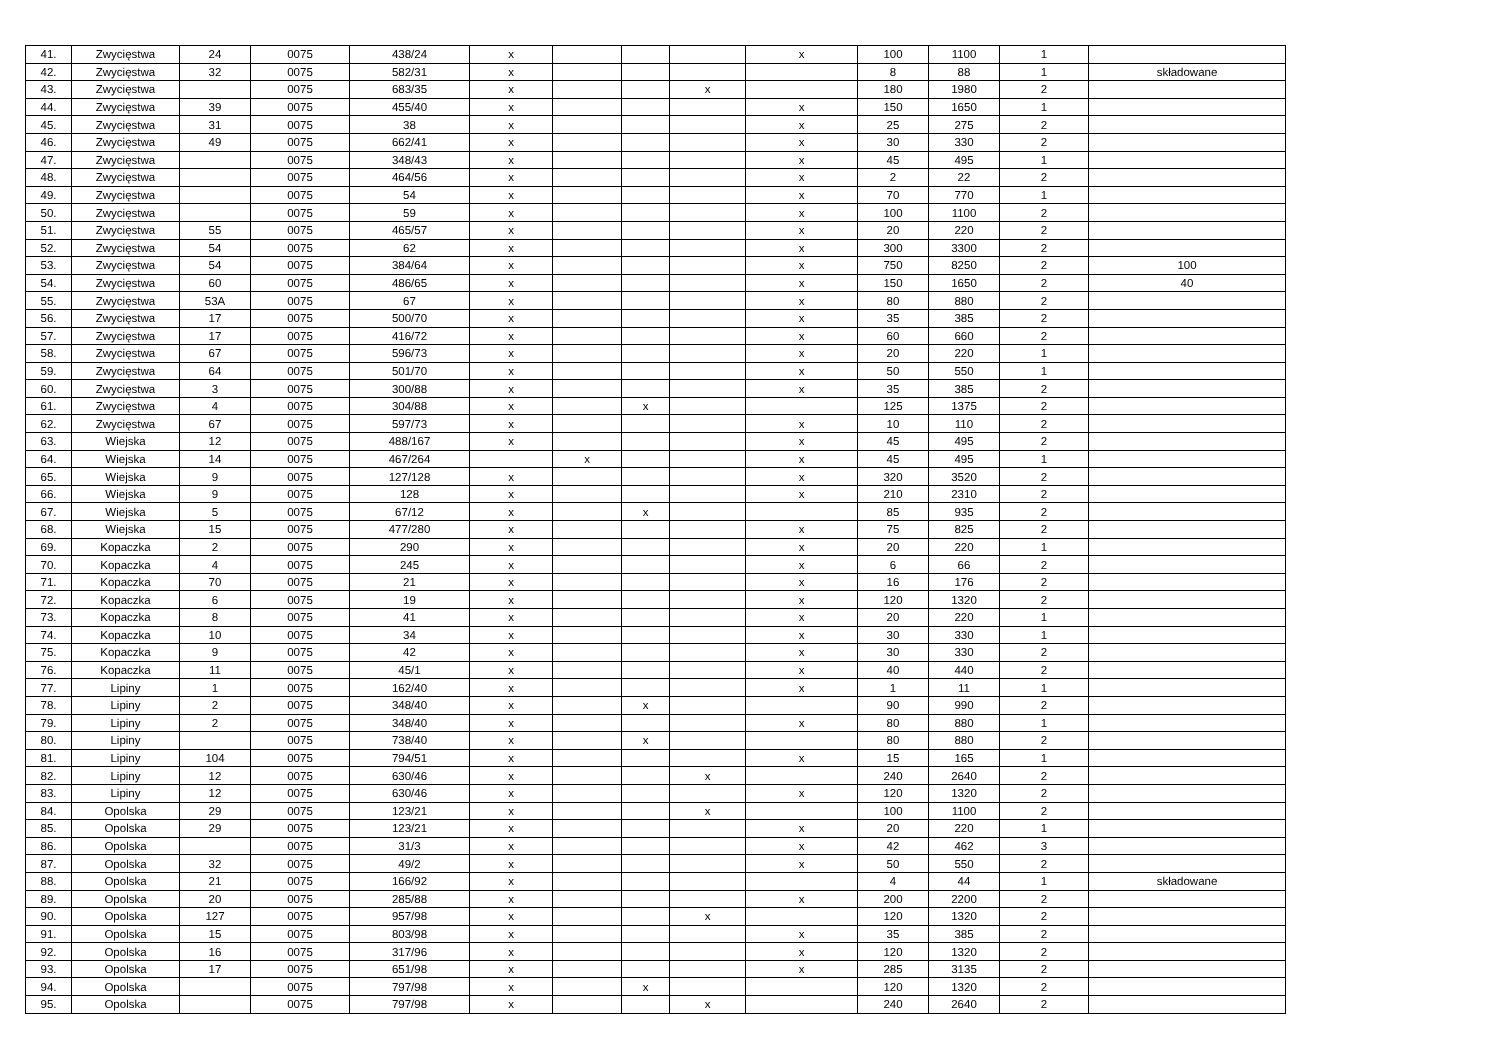| 41. | Zwycięstwa | 24 | 0075 | 438/24 | x | | | | x | 100 | 1100 | 1 | |
| 42. | Zwycięstwa | 32 | 0075 | 582/31 | x | | | | | 8 | 88 | 1 | składowane |
| 43. | Zwycięstwa | | 0075 | 683/35 | x | | | x | | 180 | 1980 | 2 | |
| 44. | Zwycięstwa | 39 | 0075 | 455/40 | x | | | | x | 150 | 1650 | 1 | |
| 45. | Zwycięstwa | 31 | 0075 | 38 | x | | | | x | 25 | 275 | 2 | |
| 46. | Zwycięstwa | 49 | 0075 | 662/41 | x | | | | x | 30 | 330 | 2 | |
| 47. | Zwycięstwa | | 0075 | 348/43 | x | | | | x | 45 | 495 | 1 | |
| 48. | Zwycięstwa | | 0075 | 464/56 | x | | | | x | 2 | 22 | 2 | |
| 49. | Zwycięstwa | | 0075 | 54 | x | | | | x | 70 | 770 | 1 | |
| 50. | Zwycięstwa | | 0075 | 59 | x | | | | x | 100 | 1100 | 2 | |
| 51. | Zwycięstwa | 55 | 0075 | 465/57 | x | | | | x | 20 | 220 | 2 | |
| 52. | Zwycięstwa | 54 | 0075 | 62 | x | | | | x | 300 | 3300 | 2 | |
| 53. | Zwycięstwa | 54 | 0075 | 384/64 | x | | | | x | 750 | 8250 | 2 | 100 |
| 54. | Zwycięstwa | 60 | 0075 | 486/65 | x | | | | x | 150 | 1650 | 2 | 40 |
| 55. | Zwycięstwa | 53A | 0075 | 67 | x | | | | x | 80 | 880 | 2 | |
| 56. | Zwycięstwa | 17 | 0075 | 500/70 | x | | | | x | 35 | 385 | 2 | |
| 57. | Zwycięstwa | 17 | 0075 | 416/72 | x | | | | x | 60 | 660 | 2 | |
| 58. | Zwycięstwa | 67 | 0075 | 596/73 | x | | | | x | 20 | 220 | 1 | |
| 59. | Zwycięstwa | 64 | 0075 | 501/70 | x | | | | x | 50 | 550 | 1 | |
| 60. | Zwycięstwa | 3 | 0075 | 300/88 | x | | | | x | 35 | 385 | 2 | |
| 61. | Zwycięstwa | 4 | 0075 | 304/88 | x | | x | | | 125 | 1375 | 2 | |
| 62. | Zwycięstwa | 67 | 0075 | 597/73 | x | | | | x | 10 | 110 | 2 | |
| 63. | Wiejska | 12 | 0075 | 488/167 | x | | | | x | 45 | 495 | 2 | |
| 64. | Wiejska | 14 | 0075 | 467/264 | | x | | | x | 45 | 495 | 1 | |
| 65. | Wiejska | 9 | 0075 | 127/128 | x | | | | x | 320 | 3520 | 2 | |
| 66. | Wiejska | 9 | 0075 | 128 | x | | | | x | 210 | 2310 | 2 | |
| 67. | Wiejska | 5 | 0075 | 67/12 | x | | x | | | 85 | 935 | 2 | |
| 68. | Wiejska | 15 | 0075 | 477/280 | x | | | | x | 75 | 825 | 2 | |
| 69. | Kopaczka | 2 | 0075 | 290 | x | | | | x | 20 | 220 | 1 | |
| 70. | Kopaczka | 4 | 0075 | 245 | x | | | | x | 6 | 66 | 2 | |
| 71. | Kopaczka | 70 | 0075 | 21 | x | | | | x | 16 | 176 | 2 | |
| 72. | Kopaczka | 6 | 0075 | 19 | x | | | | x | 120 | 1320 | 2 | |
| 73. | Kopaczka | 8 | 0075 | 41 | x | | | | x | 20 | 220 | 1 | |
| 74. | Kopaczka | 10 | 0075 | 34 | x | | | | x | 30 | 330 | 1 | |
| 75. | Kopaczka | 9 | 0075 | 42 | x | | | | x | 30 | 330 | 2 | |
| 76. | Kopaczka | 11 | 0075 | 45/1 | x | | | | x | 40 | 440 | 2 | |
| 77. | Lipiny | 1 | 0075 | 162/40 | x | | | | x | 1 | 11 | 1 | |
| 78. | Lipiny | 2 | 0075 | 348/40 | x | | x | | | 90 | 990 | 2 | |
| 79. | Lipiny | 2 | 0075 | 348/40 | x | | | | x | 80 | 880 | 1 | |
| 80. | Lipiny | | 0075 | 738/40 | x | | x | | | 80 | 880 | 2 | |
| 81. | Lipiny | 104 | 0075 | 794/51 | x | | | | x | 15 | 165 | 1 | |
| 82. | Lipiny | 12 | 0075 | 630/46 | x | | | x | | 240 | 2640 | 2 | |
| 83. | Lipiny | 12 | 0075 | 630/46 | x | | | | x | 120 | 1320 | 2 | |
| 84. | Opolska | 29 | 0075 | 123/21 | x | | | x | | 100 | 1100 | 2 | |
| 85. | Opolska | 29 | 0075 | 123/21 | x | | | | x | 20 | 220 | 1 | |
| 86. | Opolska | | 0075 | 31/3 | x | | | | x | 42 | 462 | 3 | |
| 87. | Opolska | 32 | 0075 | 49/2 | x | | | | x | 50 | 550 | 2 | |
| 88. | Opolska | 21 | 0075 | 166/92 | x | | | | | 4 | 44 | 1 | składowane |
| 89. | Opolska | 20 | 0075 | 285/88 | x | | | | x | 200 | 2200 | 2 | |
| 90. | Opolska | 127 | 0075 | 957/98 | x | | | x | | 120 | 1320 | 2 | |
| 91. | Opolska | 15 | 0075 | 803/98 | x | | | | x | 35 | 385 | 2 | |
| 92. | Opolska | 16 | 0075 | 317/96 | x | | | | x | 120 | 1320 | 2 | |
| 93. | Opolska | 17 | 0075 | 651/98 | x | | | | x | 285 | 3135 | 2 | |
| 94. | Opolska | | 0075 | 797/98 | x | | x | | | 120 | 1320 | 2 | |
| 95. | Opolska | | 0075 | 797/98 | x | | | x | | 240 | 2640 | 2 | |